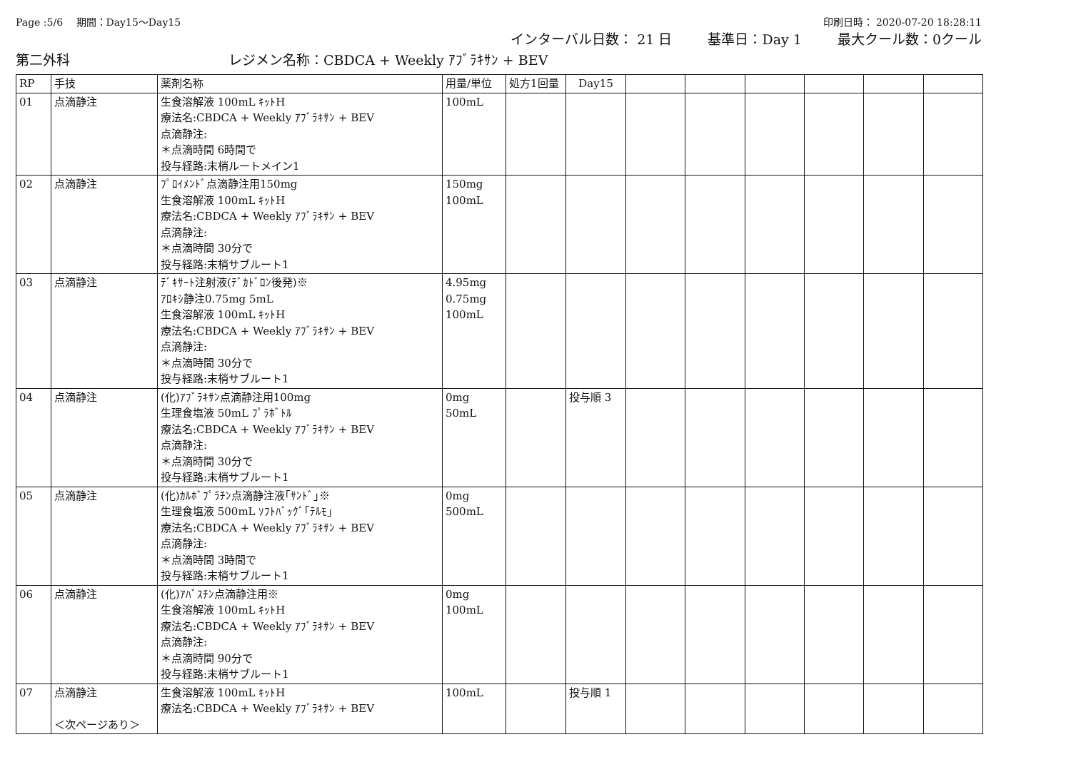Page :5/6　 期間：Day15～Day15 印刷日時： 2020-07-20 18:28:11
インターバル日数： 21 日 基準日：Day 1 最大クール数：0クール
第二外科 レジメン名称：CBDCA + Weekly ｱﾌﾞﾗｷｻﾝ + BEV
| RP | 手技 | 薬剤名称 | 用量/単位 | 処方1回量 | Day15 | | | | | | |
| --- | --- | --- | --- | --- | --- | --- | --- | --- | --- | --- | --- |
| 01 | 点滴静注 | 生食溶解液 100mL ｷｯﾄH 療法名:CBDCA + Weekly ｱﾌﾞﾗｷｻﾝ + BEV 点滴静注: ＊点滴時間 6時間で 投与経路:末梢ルートメイン1 | 100mL | | | | | | | | |
| 02 | 点滴静注 | ﾌﾟﾛｲﾒﾝﾄﾞ点滴静注用150mg 生食溶解液 100mL ｷｯﾄH 療法名:CBDCA + Weekly ｱﾌﾞﾗｷｻﾝ + BEV 点滴静注: ＊点滴時間 30分で 投与経路:末梢サブルート1 | 150mg 100mL | | | | | | | | |
| 03 | 点滴静注 | ﾃﾞｷｻｰﾄ注射液(ﾃﾞｶﾄﾞﾛﾝ後発)※ ｱﾛｷｼ静注0.75mg 5mL 生食溶解液 100mL ｷｯﾄH 療法名:CBDCA + Weekly ｱﾌﾞﾗｷｻﾝ + BEV 点滴静注: ＊点滴時間 30分で 投与経路:末梢サブルート1 | 4.95mg 0.75mg 100mL | | | | | | | | |
| 04 | 点滴静注 | (化)ｱﾌﾞﾗｷｻﾝ点滴静注用100mg 生理食塩液 50mL ﾌﾟﾗﾎﾞﾄﾙ 療法名:CBDCA + Weekly ｱﾌﾞﾗｷｻﾝ + BEV 点滴静注: ＊点滴時間 30分で 投与経路:末梢サブルート1 | 0mg 50mL | | 投与順 3 | | | | | | |
| 05 | 点滴静注 | (化)ｶﾙﾎﾞﾌﾟﾗﾁﾝ点滴静注液｢ｻﾝﾄﾞ｣※ 生理食塩液 500mL ｿﾌﾄﾊﾞｯｸﾞ｢ﾃﾙﾓ｣ 療法名:CBDCA + Weekly ｱﾌﾞﾗｷｻﾝ + BEV 点滴静注: ＊点滴時間 3時間で 投与経路:末梢サブルート1 | 0mg 500mL | | | | | | | | |
| 06 | 点滴静注 | (化)ｱﾊﾞｽﾁﾝ点滴静注用※ 生食溶解液 100mL ｷｯﾄH 療法名:CBDCA + Weekly ｱﾌﾞﾗｷｻﾝ + BEV 点滴静注: ＊点滴時間 90分で 投与経路:末梢サブルート1 | 0mg 100mL | | | | | | | | |
| 07 | 点滴静注 ＜次ページあり＞ | 生食溶解液 100mL ｷｯﾄH 療法名:CBDCA + Weekly ｱﾌﾞﾗｷｻﾝ + BEV | 100mL | | 投与順 1 | | | | | | |